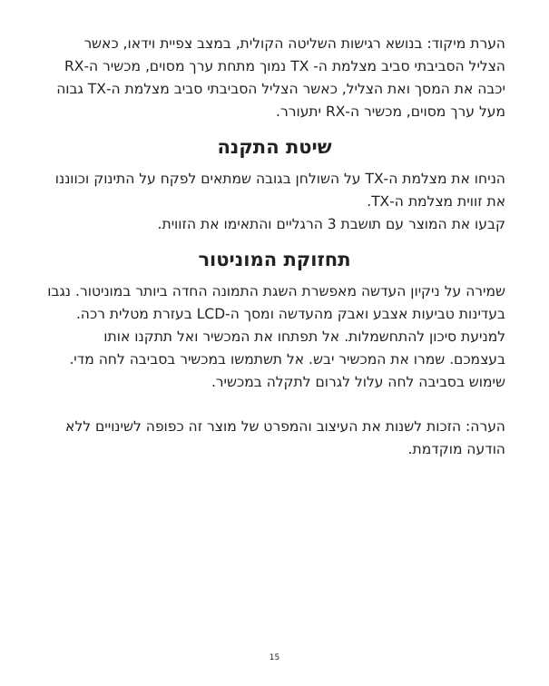הערת מיקוד: בנושא רגישות השליטה הקולית, במצב צפיית וידאו, כאשר הצליל הסביבתי סביב מצלמת ה- TX נמוך מתחת ערך מסוים, מכשיר ה-RX יכבה את המסך ואת הצליל, כאשר הצליל הסביבתי סביב מצלמת ה-TX גבוה מעל ערך מסוים, מכשיר ה-RX יתעורר.
שיטת התקנה
הניחו את מצלמת ה-TX על השולחן בגובה שמתאים לפקח על התינוק וכווננו את זווית מצלמת ה-TX.
קבעו את המוצר עם תושבת 3 הרגליים והתאימו את הזווית.
תחזוקת המוניטור
שמירה על ניקיון העדשה מאפשרת השגת התמונה החדה ביותר במוניטור. נגבו בעדינות טביעות אצבע ואבק מהעדשה ומסך ה-LCD בעזרת מטלית רכה. למניעת סיכון להתחשמלות. אל תפתחו את המכשיר ואל תתקנו אותו בעצמכם. שמרו את המכשיר יבש. אל תשתמשו במכשיר בסביבה לחה מדי. שימוש בסביבה לחה עלול לגרום לתקלה במכשיר.
הערה: הזכות לשנות את העיצוב והמפרט של מוצר זה כפופה לשינויים ללא הודעה מוקדמת.
15